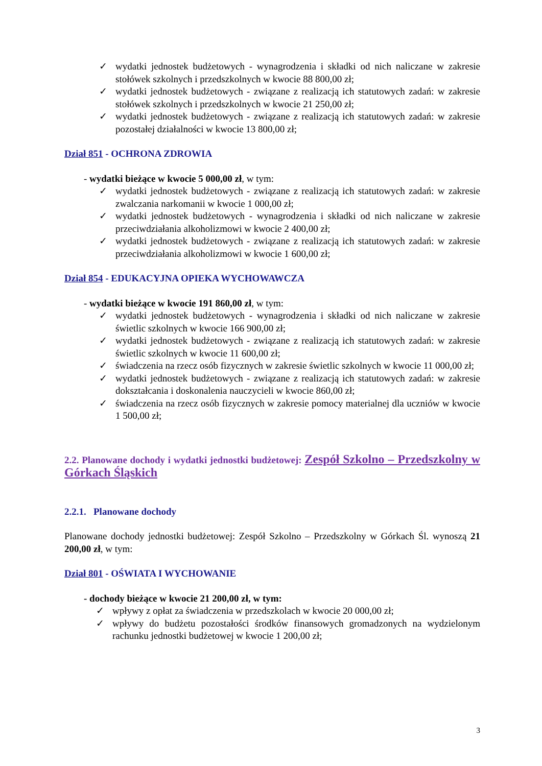✓ wydatki jednostek budżetowych - wynagrodzenia i składki od nich naliczane w zakresie stołówek szkolnych i przedszkolnych w kwocie 88 800,00 zł;
✓ wydatki jednostek budżetowych - związane z realizacją ich statutowych zadań: w zakresie stołówek szkolnych i przedszkolnych w kwocie 21 250,00 zł;
✓ wydatki jednostek budżetowych - związane z realizacją ich statutowych zadań: w zakresie pozostałej działalności w kwocie 13 800,00 zł;
Dział 851 - OCHRONA ZDROWIA
- wydatki bieżące w kwocie 5 000,00 zł, w tym:
✓ wydatki jednostek budżetowych - związane z realizacją ich statutowych zadań: w zakresie zwalczania narkomanii w kwocie 1 000,00 zł;
✓ wydatki jednostek budżetowych - wynagrodzenia i składki od nich naliczane w zakresie przeciwdziałania alkoholizmowi w kwocie 2 400,00 zł;
✓ wydatki jednostek budżetowych - związane z realizacją ich statutowych zadań: w zakresie przeciwdziałania alkoholizmowi w kwocie 1 600,00 zł;
Dział 854 - EDUKACYJNA OPIEKA WYCHOWAWCZA
- wydatki bieżące w kwocie 191 860,00 zł, w tym:
✓ wydatki jednostek budżetowych - wynagrodzenia i składki od nich naliczane w zakresie świetlic szkolnych w kwocie 166 900,00 zł;
✓ wydatki jednostek budżetowych - związane z realizacją ich statutowych zadań: w zakresie świetlic szkolnych w kwocie 11 600,00 zł;
✓ świadczenia na rzecz osób fizycznych w zakresie świetlic szkolnych w kwocie 11 000,00 zł;
✓ wydatki jednostek budżetowych - związane z realizacją ich statutowych zadań: w zakresie dokształcania i doskonalenia nauczycieli w kwocie 860,00 zł;
✓ świadczenia na rzecz osób fizycznych w zakresie pomocy materialnej dla uczniów w kwocie 1 500,00 zł;
2.2. Planowane dochody i wydatki jednostki budżetowej: Zespół Szkolno – Przedszkolny w Górkach Śląskich
2.2.1. Planowane dochody
Planowane dochody jednostki budżetowej: Zespół Szkolno – Przedszkolny w Górkach Śl. wynoszą 21 200,00 zł, w tym:
Dział 801 - OŚWIATA I WYCHOWANIE
- dochody bieżące w kwocie 21 200,00 zł, w tym:
✓ wpływy z opłat za świadczenia w przedszkolach w kwocie 20 000,00 zł;
✓ wpływy do budżetu pozostałości środków finansowych gromadzonych na wydzielonym rachunku jednostki budżetowej w kwocie 1 200,00 zł;
3